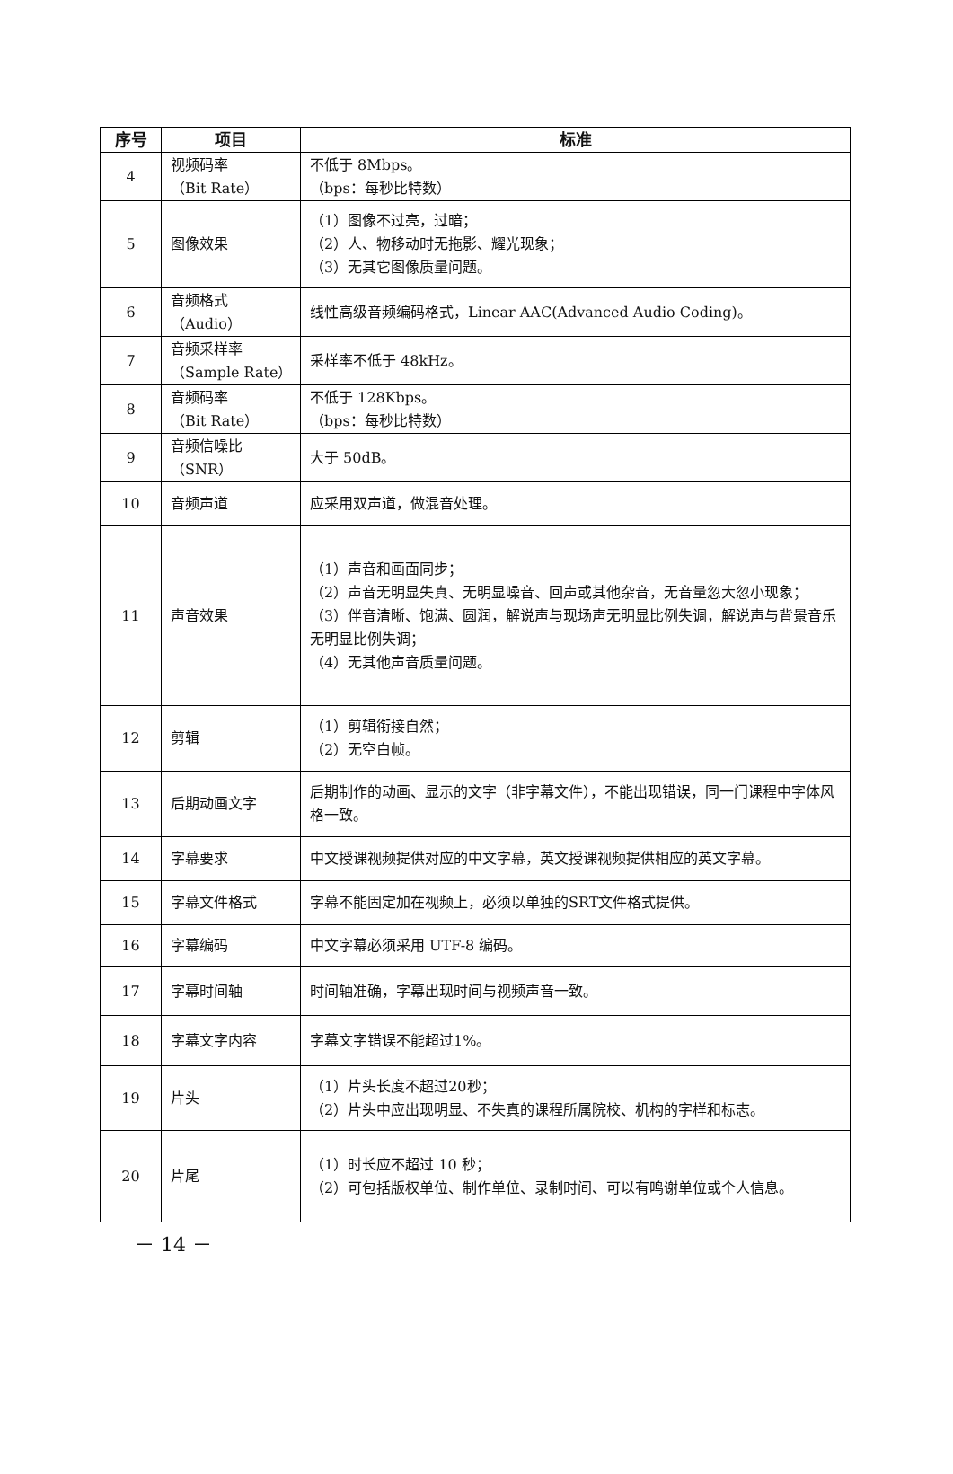| 序号 | 项目 | 标准 |
| --- | --- | --- |
| 4 | 视频码率 （Bit Rate） | 不低于 8Mbps。 （bps：每秒比特数） |
| 5 | 图像效果 | （1）图像不过亮，过暗； （2）人、物移动时无拖影、耀光现象； （3）无其它图像质量问题。 |
| 6 | 音频格式 （Audio） | 线性高级音频编码格式，Linear AAC(Advanced Audio Coding)。 |
| 7 | 音频采样率 （Sample Rate） | 采样率不低于 48kHz。 |
| 8 | 音频码率 （Bit Rate） | 不低于 128Kbps。 （bps：每秒比特数） |
| 9 | 音频信噪比 （SNR） | 大于 50dB。 |
| 10 | 音频声道 | 应采用双声道，做混音处理。 |
| 11 | 声音效果 | （1）声音和画面同步； （2）声音无明显失真、无明显噪音、回声或其他杂音，无音量忽大忽小现象； （3）伴音清晰、饱满、圆润，解说声与现场声无明显比例失调，解说声与背景音乐无明显比例失调； （4）无其他声音质量问题。 |
| 12 | 剪辑 | （1）剪辑衔接自然； （2）无空白帧。 |
| 13 | 后期动画文字 | 后期制作的动画、显示的文字（非字幕文件），不能出现错误，同一门课程中字体风格一致。 |
| 14 | 字幕要求 | 中文授课视频提供对应的中文字幕，英文授课视频提供相应的英文字幕。 |
| 15 | 字幕文件格式 | 字幕不能固定加在视频上，必须以单独的SRT文件格式提供。 |
| 16 | 字幕编码 | 中文字幕必须采用 UTF-8 编码。 |
| 17 | 字幕时间轴 | 时间轴准确，字幕出现时间与视频声音一致。 |
| 18 | 字幕文字内容 | 字幕文字错误不能超过1%。 |
| 19 | 片头 | （1）片头长度不超过20秒； （2）片头中应出现明显、不失真的课程所属院校、机构的字样和标志。 |
| 20 | 片尾 | （1）时长应不超过 10 秒； （2）可包括版权单位、制作单位、录制时间、可以有鸣谢单位或个人信息。 |
－ 14 －